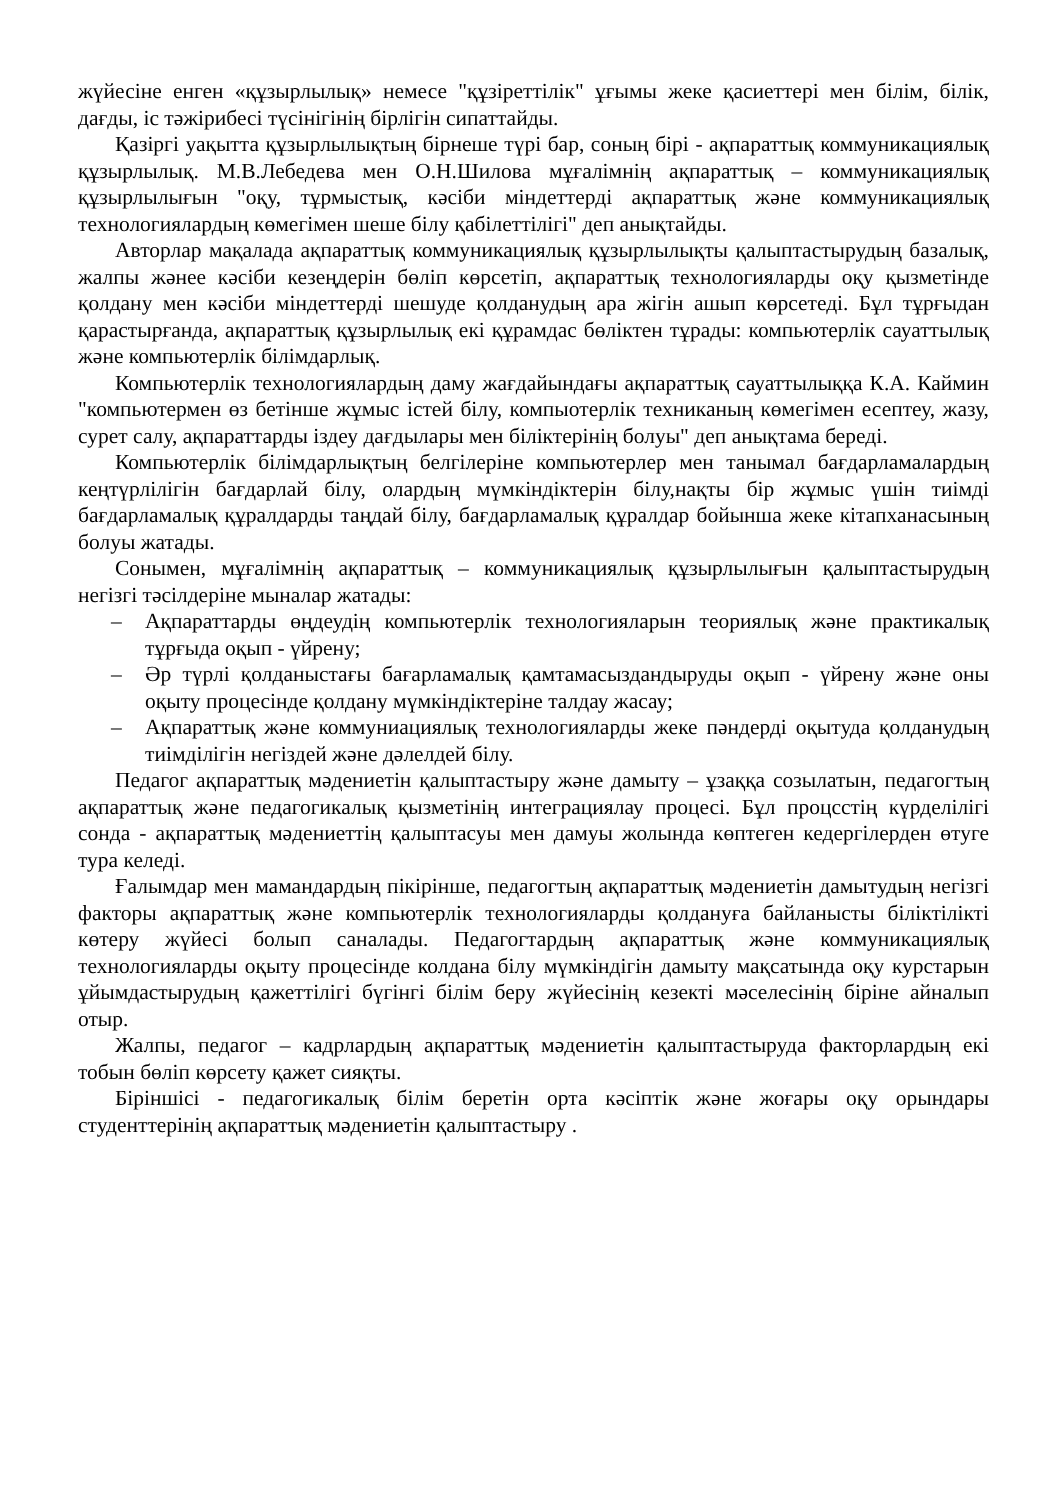жүйесіне енген «құзырлылық» немесе "құзіреттілік" ұғымы жеке қасиеттері мен білім, білік, дағды, іс тәжірибесі түсінігінің бірлігін сипаттайды.
Қазіргі уақытта құзырлылықтың бірнеше түрі бар, соның бірі - ақпараттық коммуникациялық құзырлылық. М.В.Лебедева мен О.Н.Шилова мұғалімнің ақпараттық – коммуникациялық құзырлылығын "оқу, тұрмыстық, кәсіби міндеттерді ақпараттық және коммуникациялық технологиялардың көмегімен шеше білу қабілеттілігі" деп анықтайды.
Авторлар мақалада ақпараттық коммуникациялық құзырлылықты қалыптастырудың базалық, жалпы жәнее кәсіби кезеңдерін бөліп көрсетіп, ақпараттық технологияларды оқу қызметінде қолдану мен кәсіби міндеттерді шешуде қолданудың ара жігін ашып көрсетеді. Бұл тұрғыдан қарастырғанда, ақпараттық құзырлылық екі құрамдас бөліктен тұрады: компьютерлік сауаттылық және компьютерлік білімдарлық.
Компьютерлік технологиялардың даму жағдайындағы ақпараттық сауаттылыққа К.А. Каймин "компьютермен өз бетінше жұмыс істей білу, компыотерлік техниканың көмегімен есептеу, жазу, сурет салу, ақпараттарды іздеу дағдылары мен біліктерінің болуы" деп анықтама береді.
Компьютерлік білімдарлықтың белгілеріне компьютерлер мен танымал бағдарламалардың кеңтүрлілігін бағдарлай білу, олардың мүмкіндіктерін білу,нақты бір жұмыс үшін тиімді бағдарламалық құралдарды таңдай білу, бағдарламалық құралдар бойынша жеке кітапханасының болуы жатады.
Сонымен, мұғалімнің ақпараттық – коммуникациялық құзырлылығын қалыптастырудың негізгі тәсілдеріне мыналар жатады:
– Ақпараттарды өңдеудің компьютерлік технологияларын теориялық және практикалық тұрғыда оқып - үйрену;
– Әр түрлі қолданыстағы бағарламалық қамтамасыздандыруды оқып - үйрену және оны оқыту процесінде қолдану мүмкіндіктеріне талдау жасау;
– Ақпараттық және коммуниациялық технологияларды жеке пәндерді оқытуда қолданудың тиімділігін негіздей және дәлелдей білу.
Педагог ақпараттық мәдениетін қалыптастыру және дамыту – ұзаққа созылатын, педагогтың ақпараттық және педагогикалық қызметінің интеграциялау процесі. Бұл процсстің күрделілігі сонда - ақпараттық мәдениеттің қалыптасуы мен дамуы жолында көптеген кедергілерден өтуге тура келеді.
Ғалымдар мен мамандардың пікірінше, педагогтың ақпараттық мәдениетін дамытудың негізгі факторы ақпараттық және компьютерлік технологияларды қолдануға байланысты біліктілікті көтеру жүйесі болып саналады. Педагогтардың ақпараттық және коммуникациялық технологияларды оқыту процесінде колдана білу мүмкіндігін дамыту мақсатында оқу курстарын ұйымдастырудың қажеттілігі бүгінгі білім беру жүйесінің кезекті мәселесінің біріне айналып отыр.
Жалпы, педагог – кадрлардың ақпараттық мәдениетін қалыптастыруда факторлардың екі тобын бөліп көрсету қажет сияқты.
Біріншісі - педагогикалық білім беретін орта кәсіптік және жоғары оқу орындары студенттерінің ақпараттық мәдениетін қалыптастыру .